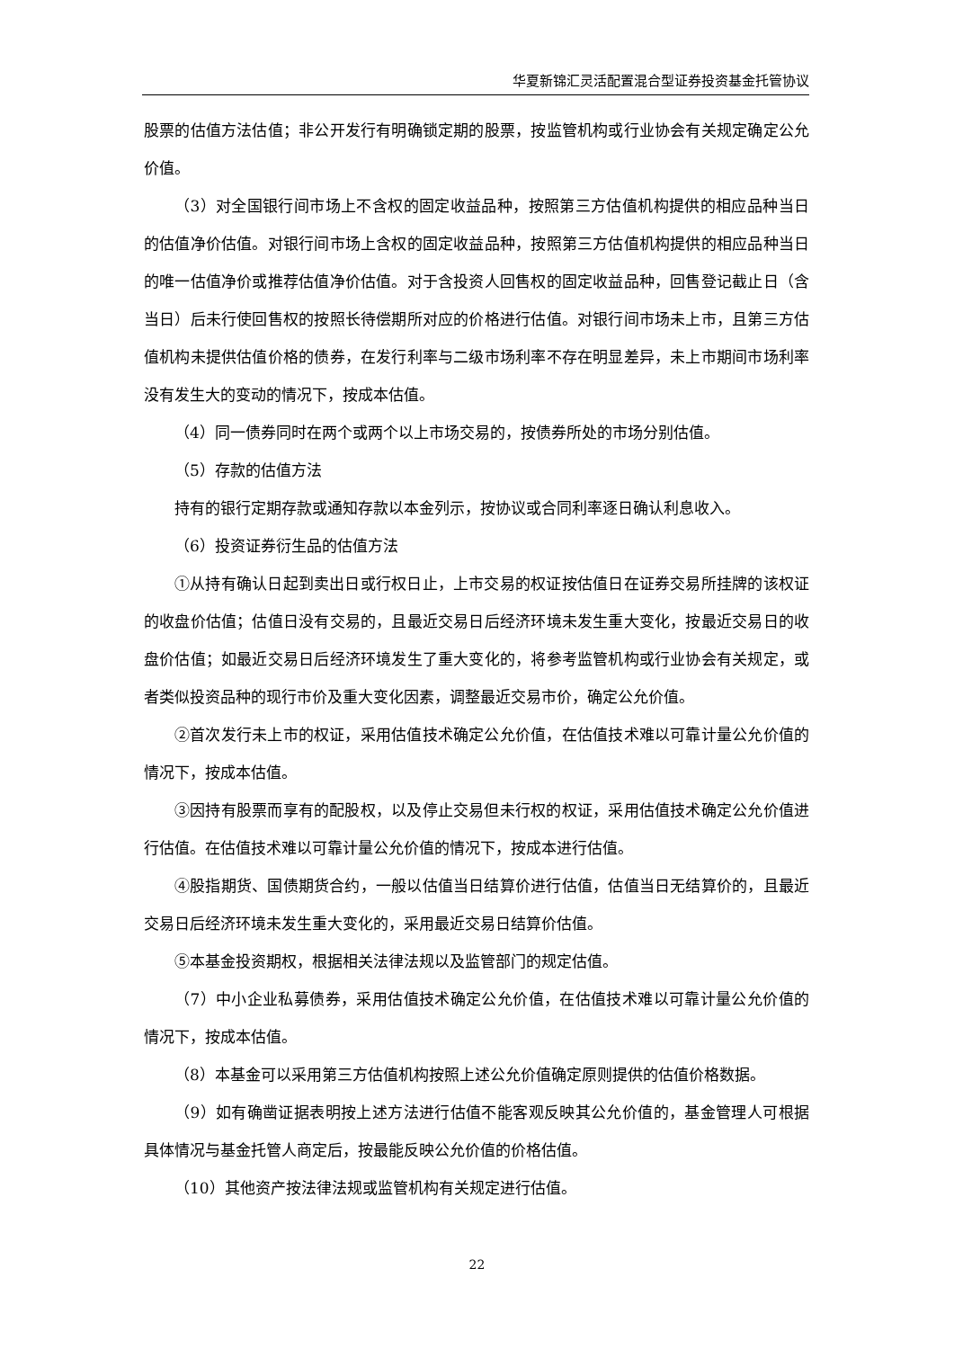华夏新锦汇灵活配置混合型证券投资基金托管协议
股票的估值方法估值；非公开发行有明确锁定期的股票，按监管机构或行业协会有关规定确定公允价值。
（3）对全国银行间市场上不含权的固定收益品种，按照第三方估值机构提供的相应品种当日的估值净价估值。对银行间市场上含权的固定收益品种，按照第三方估值机构提供的相应品种当日的唯一估值净价或推荐估值净价估值。对于含投资人回售权的固定收益品种，回售登记截止日（含当日）后未行使回售权的按照长待偿期所对应的价格进行估值。对银行间市场未上市，且第三方估值机构未提供估值价格的债券，在发行利率与二级市场利率不存在明显差异，未上市期间市场利率没有发生大的变动的情况下，按成本估值。
（4）同一债券同时在两个或两个以上市场交易的，按债券所处的市场分别估值。
（5）存款的估值方法
持有的银行定期存款或通知存款以本金列示，按协议或合同利率逐日确认利息收入。
（6）投资证券衍生品的估值方法
①从持有确认日起到卖出日或行权日止，上市交易的权证按估值日在证券交易所挂牌的该权证的收盘价估值；估值日没有交易的，且最近交易日后经济环境未发生重大变化，按最近交易日的收盘价估值；如最近交易日后经济环境发生了重大变化的，将参考监管机构或行业协会有关规定，或者类似投资品种的现行市价及重大变化因素，调整最近交易市价，确定公允价值。
②首次发行未上市的权证，采用估值技术确定公允价值，在估值技术难以可靠计量公允价值的情况下，按成本估值。
③因持有股票而享有的配股权，以及停止交易但未行权的权证，采用估值技术确定公允价值进行估值。在估值技术难以可靠计量公允价值的情况下，按成本进行估值。
④股指期货、国债期货合约，一般以估值当日结算价进行估值，估值当日无结算价的，且最近交易日后经济环境未发生重大变化的，采用最近交易日结算价估值。
⑤本基金投资期权，根据相关法律法规以及监管部门的规定估值。
（7）中小企业私募债券，采用估值技术确定公允价值，在估值技术难以可靠计量公允价值的情况下，按成本估值。
（8）本基金可以采用第三方估值机构按照上述公允价值确定原则提供的估值价格数据。
（9）如有确凿证据表明按上述方法进行估值不能客观反映其公允价值的，基金管理人可根据具体情况与基金托管人商定后，按最能反映公允价值的价格估值。
（10）其他资产按法律法规或监管机构有关规定进行估值。
22